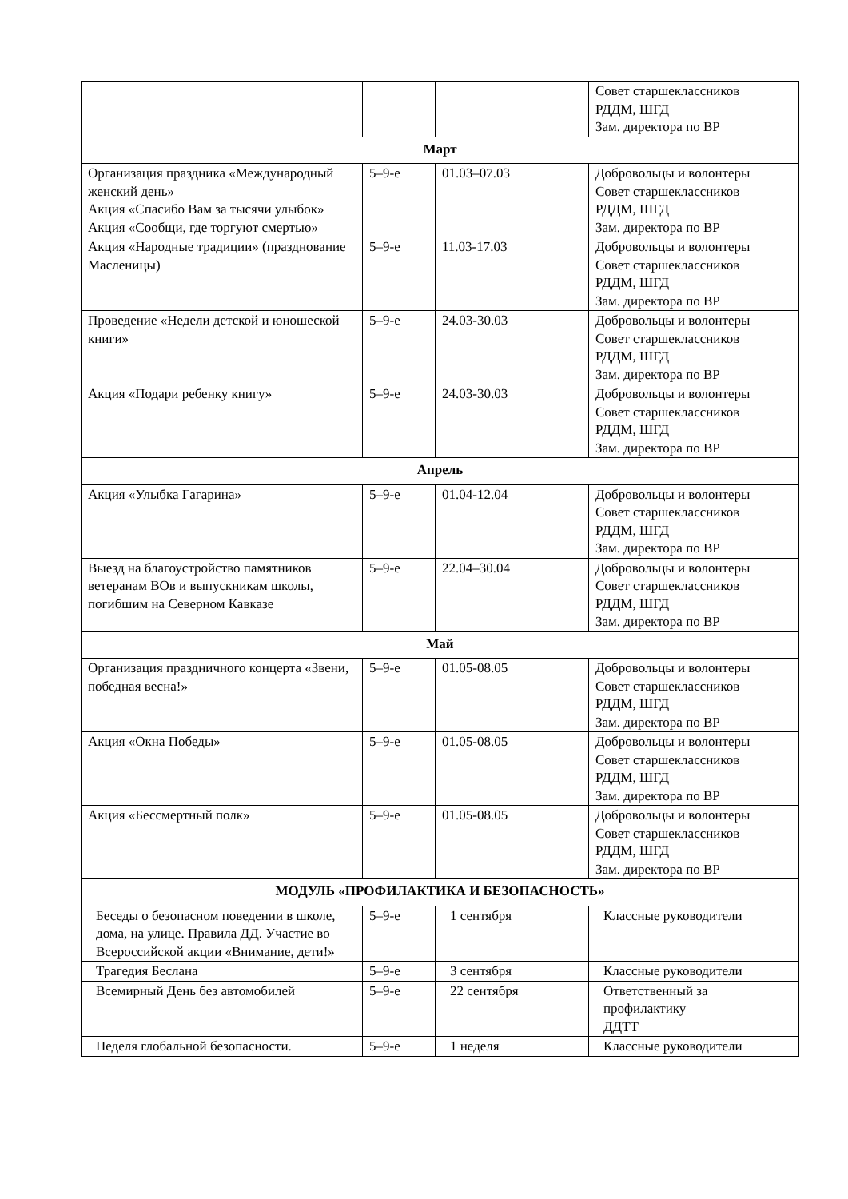| | | | Совет старшеклассников РДДМ, ШГД Зам. директора по ВР |
| Март | | | |
| Организация праздника «Международный женский день» Акция «Спасибо Вам за тысячи улыбок» Акция «Сообщи, где торгуют смертью» | 5–9-е | 01.03–07.03 | Добровольцы и волонтеры Совет старшеклассников РДДМ, ШГД Зам. директора по ВР |
| Акция «Народные традиции» (празднование Масленицы) | 5–9-е | 11.03-17.03 | Добровольцы и волонтеры Совет старшеклассников РДДМ, ШГД Зам. директора по ВР |
| Проведение «Недели детской и юношеской книги» | 5–9-е | 24.03-30.03 | Добровольцы и волонтеры Совет старшеклассников РДДМ, ШГД Зам. директора по ВР |
| Акция «Подари ребенку книгу» | 5–9-е | 24.03-30.03 | Добровольцы и волонтеры Совет старшеклассников РДДМ, ШГД Зам. директора по ВР |
| Апрель | | | |
| Акция «Улыбка Гагарина» | 5–9-е | 01.04-12.04 | Добровольцы и волонтеры Совет старшеклассников РДДМ, ШГД Зам. директора по ВР |
| Выезд на благоустройство памятников ветеранам ВОв и выпускникам школы, погибшим на Северном Кавказе | 5–9-е | 22.04–30.04 | Добровольцы и волонтеры Совет старшеклассников РДДМ, ШГД Зам. директора по ВР |
| Май | | | |
| Организация праздничного концерта «Звени, победная весна!» | 5–9-е | 01.05-08.05 | Добровольцы и волонтеры Совет старшеклассников РДДМ, ШГД Зам. директора по ВР |
| Акция «Окна Победы» | 5–9-е | 01.05-08.05 | Добровольцы и волонтеры Совет старшеклассников РДДМ, ШГД Зам. директора по ВР |
| Акция «Бессмертный полк» | 5–9-е | 01.05-08.05 | Добровольцы и волонтеры Совет старшеклассников РДДМ, ШГД Зам. директора по ВР |
| МОДУЛЬ «ПРОФИЛАКТИКА И БЕЗОПАСНОСТЬ» | | | |
| Беседы о безопасном поведении в школе, дома, на улице. Правила ДД. Участие во Всероссийской акции «Внимание, дети!» | 5–9-е | 1 сентября | Классные руководители |
| Трагедия Беслана | 5–9-е | 3 сентября | Классные руководители |
| Всемирный День без автомобилей | 5–9-е | 22 сентября | Ответственный за профилактику ДДТТ |
| Неделя глобальной безопасности. | 5–9-е | 1 неделя | Классные руководители |